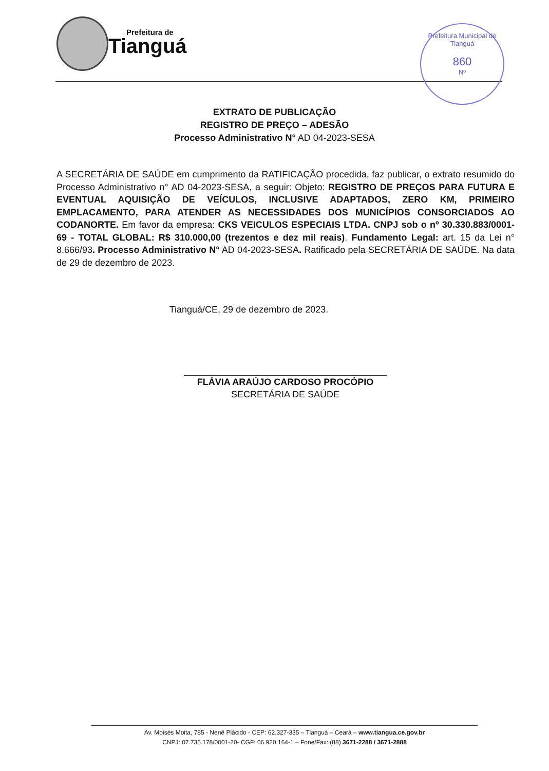Prefeitura de
Tianguá
Prefeitura Municipal de Tianguá
860
Nº
EXTRATO DE PUBLICAÇÃO
REGISTRO DE PREÇO – ADESÃO
Processo Administrativo N° AD 04-2023-SESA
A SECRETÁRIA DE SAÚDE em cumprimento da RATIFICAÇÃO procedida, faz publicar, o extrato resumido do Processo Administrativo n° AD 04-2023-SESA, a seguir: Objeto: REGISTRO DE PREÇOS PARA FUTURA E EVENTUAL AQUISIÇÃO DE VEÍCULOS, INCLUSIVE ADAPTADOS, ZERO KM, PRIMEIRO EMPLACAMENTO, PARA ATENDER AS NECESSIDADES DOS MUNICÍPIOS CONSORCIADOS AO CODANORTE. Em favor da empresa: CKS VEICULOS ESPECIAIS LTDA. CNPJ sob o nº 30.330.883/0001-69 - TOTAL GLOBAL: R$ 310.000,00 (trezentos e dez mil reais). Fundamento Legal: art. 15 da Lei n° 8.666/93. Processo Administrativo N° AD 04-2023-SESA. Ratificado pela SECRETÁRIA DE SAÚDE. Na data de 29 de dezembro de 2023.
Tianguá/CE, 29 de dezembro de 2023.
FLÁVIA ARAÚJO CARDOSO PROCÓPIO
SECRETÁRIA DE SAÚDE
Av. Moisés Moita, 785 - Nenê Plácido - CEP: 62.327-335 – Tianguá – Ceará – www.tiangua.ce.gov.br
CNPJ: 07.735.178/0001-20- CGF: 06.920.164-1 – Fone/Fax: (88) 3671-2288 / 3671-2888